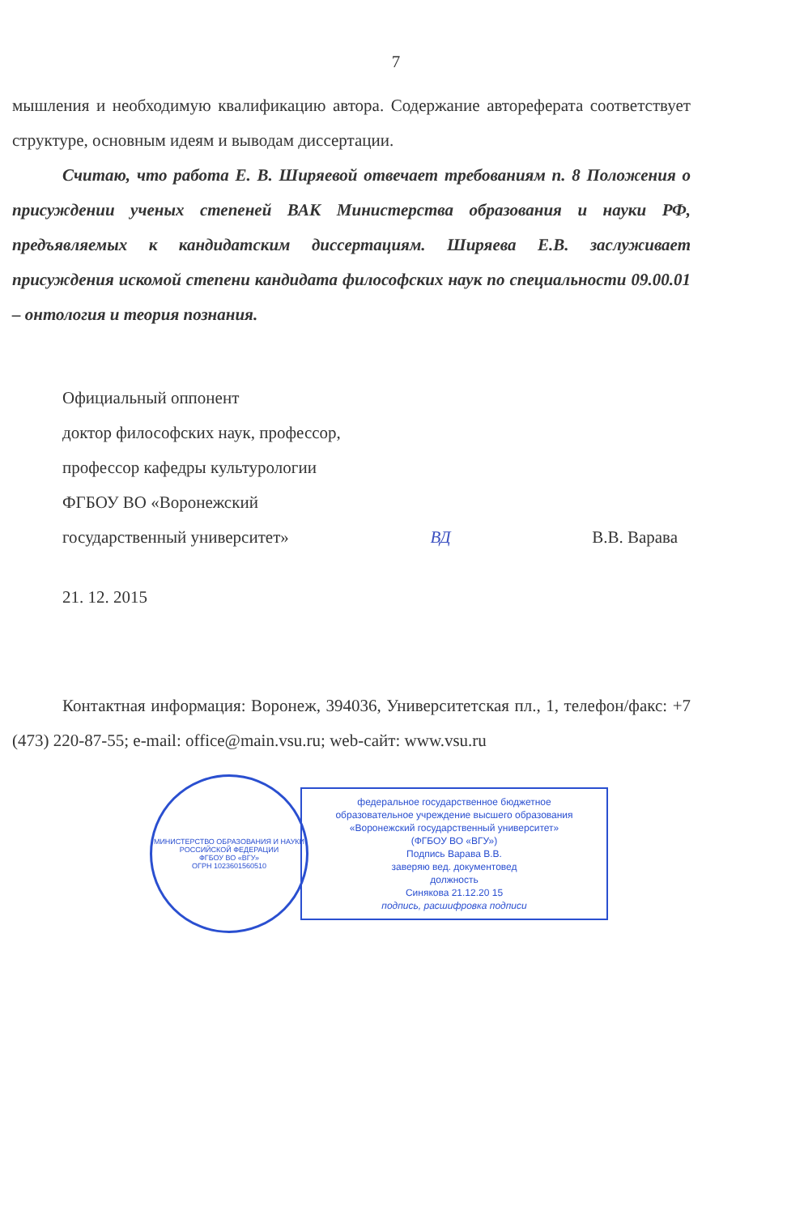7
мышления и необходимую квалификацию автора. Содержание автореферата соответствует структуре, основным идеям и выводам диссертации.
Считаю, что работа Е. В. Ширяевой отвечает требованиям п. 8 Положения о присуждении ученых степеней ВАК Министерства образования и науки РФ, предъявляемых к кандидатским диссертациям. Ширяева Е.В. заслуживает присуждения искомой степени кандидата философских наук по специальности 09.00.01 – онтология и теория познания.
Официальный оппонент
доктор философских наук, профессор,
профессор кафедры культурологии
ФГБОУ ВО «Воронежский
государственный университет» ВД В.В. Варава
21. 12. 2015
Контактная информация: Воронеж, 394036, Университетская пл., 1, телефон/факс: +7 (473) 220-87-55; e-mail: office@main.vsu.ru; web-сайт: www.vsu.ru
МИНИСТЕРСТВО ОБРАЗОВАНИЯ И НАУКИ РОССИЙСКОЙ ФЕДЕРАЦИИ
ФГБОУ ВО «ВГУ»
ОГРН 1023601560510
федеральное государственное бюджетное
образовательное учреждение высшего образования
«Воронежский государственный университет»
(ФГБОУ ВО «ВГУ»)
Подпись Варава В.В.
заверяю вед. документовед
должность
Синякова 21.12.20 15
подпись, расшифровка подписи